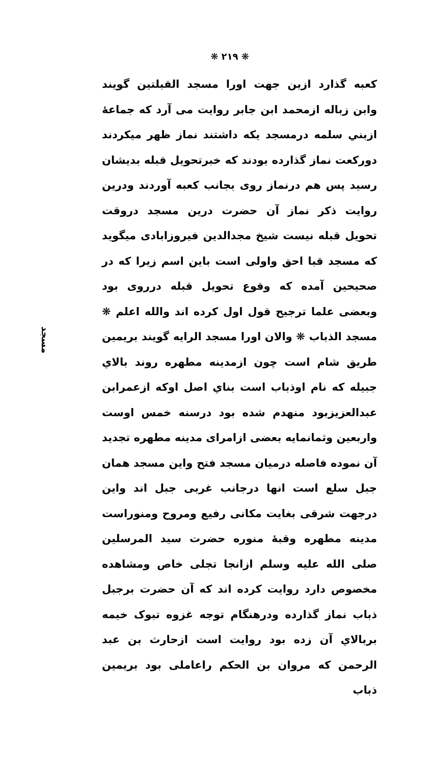❋ ٢١٩ ❋
مسجد
کعبه گذارد ازین جهت اورا مسجد القبلتین گویند وابن زباله ازمحمد ابن جابر روایت می آرد که جماعهٔ ازبني سلمه درمسجد یکه داشتند نماز ظهر میکردند دورکعت نماز گذارده بودند که خبرتحویل قبله بدیشان رسید پس هم درنماز روی بجانب کعبه آوردند ودرین روایت ذکر نماز آن حضرت درین مسجد دروقت تحویل قبله نیست شیخ مجدالدین فیروزابادی میگوید که مسجد قبا احق واولی است باین اسم زیرا که در صحیحین آمده که وقوع تحویل قبله درروی بود وبعضی علما ترجیح قول اول کرده اند والله اعلم ❋ مسجد الذباب ❋ والان اورا مسجد الرایه گویند بریمین طریق شام است چون ازمدینه مطهره روند بالاي جبیله که نام اوذباب است بناي اصل اوکه ازعمرابن عبدالعزیزبود منهدم شده بود درسنه خمس اوست واربعین وثمانمایه بعضی ازامرای مدینه مطهره تجدید آن نموده فاصله درمیان مسجد فتح واین مسجد همان جبل سلع است انها درجانب غربی جبل اند واین درجهت شرقی بغایت مکانی رفیع ومروح ومنوراست مدینه مطهره وقبهٔ منوره حضرت سید المرسلین صلی الله علیه وسلم ازانجا تجلی خاص ومشاهده مخصوص دارد روایت کرده اند که آن حضرت برجبل ذباب نماز گذارده ودرهنگام توجه غزوه تبوک خیمه بربالاي آن زده بود روایت است ازحارث بن عبد الرحمن که مروان بن الحکم راعاملی بود بریمین ذباب